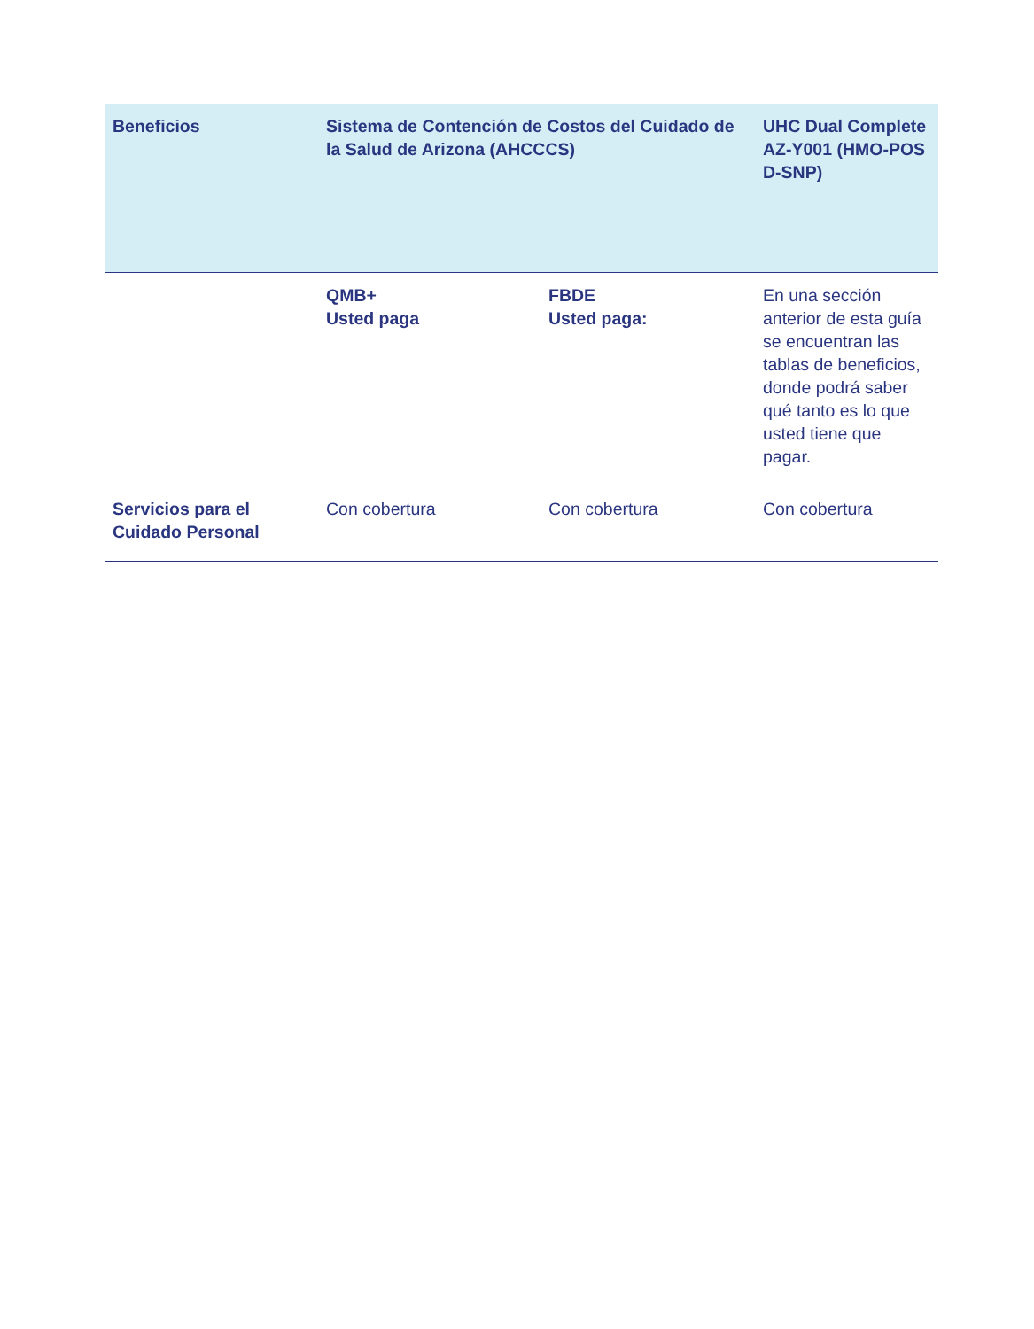| Beneficios | Sistema de Contención de Costos del Cuidado de la Salud de Arizona (AHCCCS) | | UHC Dual Complete AZ-Y001 (HMO-POS D-SNP) |
| --- | --- | --- | --- |
| | QMB+ Usted paga | FBDE Usted paga: | En una sección anterior de esta guía se encuentran las tablas de beneficios, donde podrá saber qué tanto es lo que usted tiene que pagar. |
| Servicios para el Cuidado Personal | Con cobertura | Con cobertura | Con cobertura |